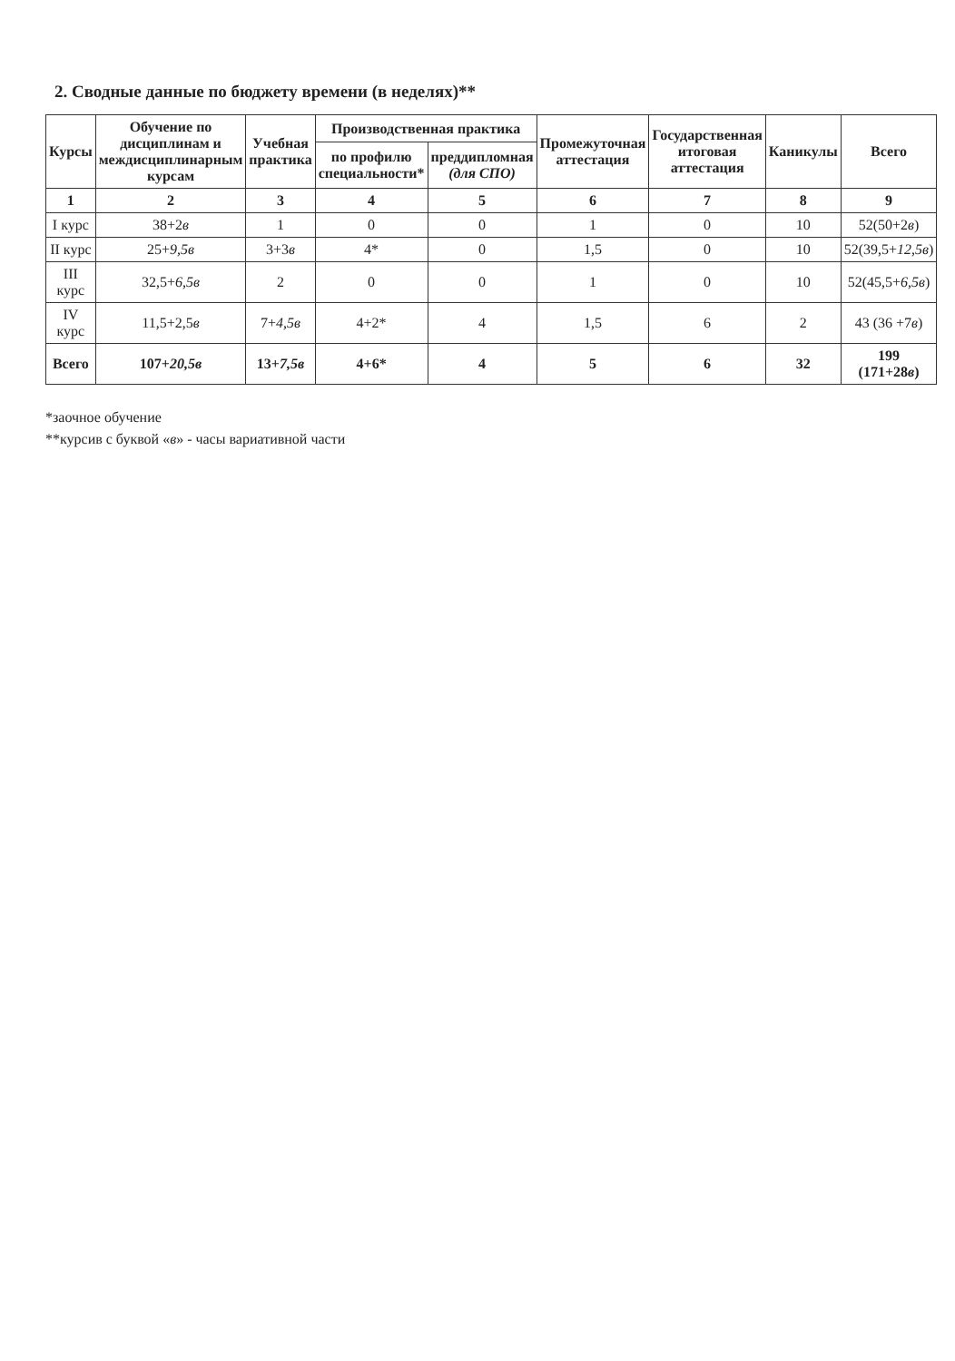2. Сводные данные по бюджету времени (в неделях)**
| Курсы | Обучение по дисциплинам и междисциплинарным курсам | Учебная практика | Производственная практика | | Промежуточная аттестация | Государственная итоговая аттестация | Каникулы | Всего |
| --- | --- | --- | --- | --- | --- | --- | --- | --- |
| | | | по профилю специальности* | преддипломная (для СПО) | | | | |
| 1 | 2 | 3 | 4 | 5 | 6 | 7 | 8 | 9 |
| I курс | 38+2 в | 1 | 0 | 0 | 1 | 0 | 10 | 52(50+2 в ) |
| II курс | 25+ 9,5в | 3+3 в | 4* | 0 | 1,5 | 0 | 10 | 52(39,5+ 12,5в ) |
| III курс | 32,5+ 6,5в | 2 | 0 | 0 | 1 | 0 | 10 | 52(45,5+ 6,5в ) |
| IV курс | 11,5+2,5 в | 7+ 4,5в | 4+2* | 4 | 1,5 | 6 | 2 | 43 (36 +7 в ) |
| Всего | 107+ 20,5в | 13+ 7,5в | 4+6* | 4 | 5 | 6 | 32 | 199 (171+28 в ) |
*заочное обучение
**курсив с буквой «в» - часы вариативной части